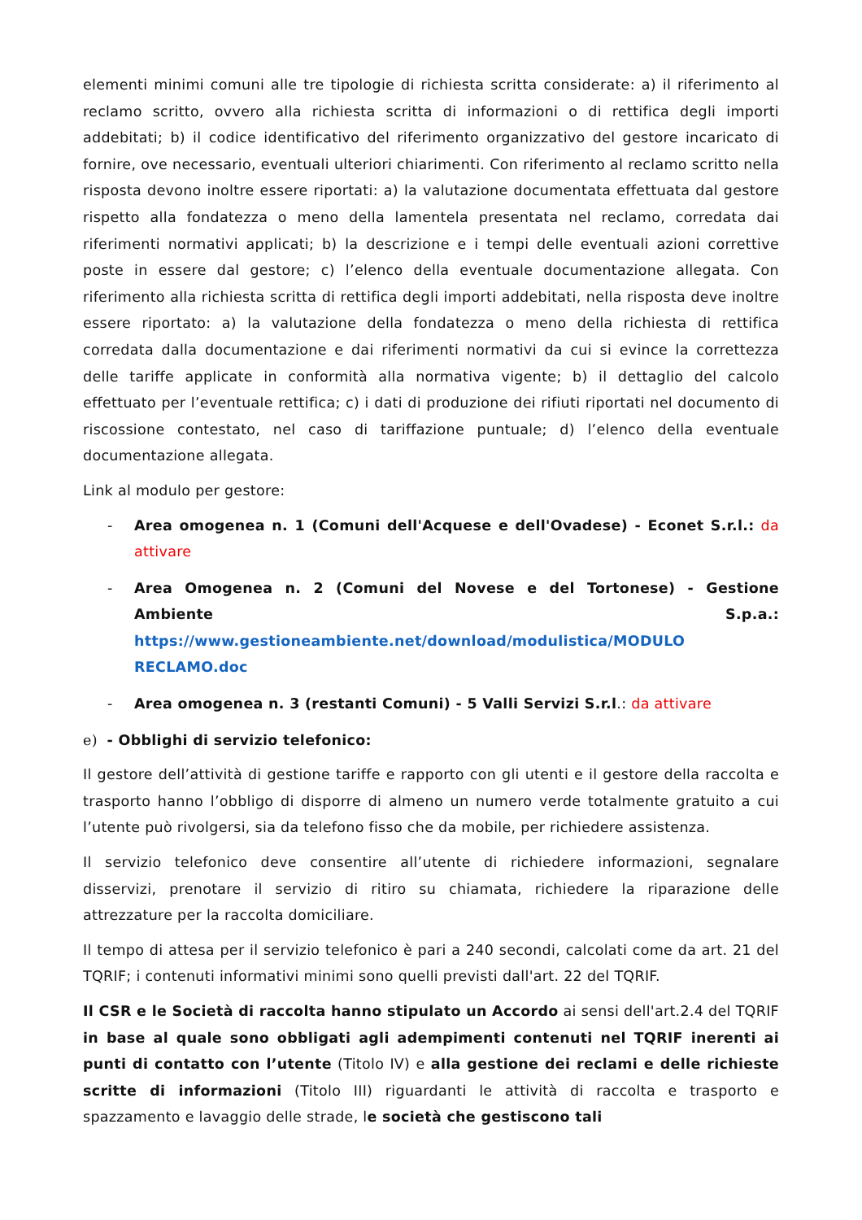elementi minimi comuni alle tre tipologie di richiesta scritta considerate: a) il riferimento al reclamo scritto, ovvero alla richiesta scritta di informazioni o di rettifica degli importi addebitati; b) il codice identificativo del riferimento organizzativo del gestore incaricato di fornire, ove necessario, eventuali ulteriori chiarimenti. Con riferimento al reclamo scritto nella risposta devono inoltre essere riportati: a) la valutazione documentata effettuata dal gestore rispetto alla fondatezza o meno della lamentela presentata nel reclamo, corredata dai riferimenti normativi applicati; b) la descrizione e i tempi delle eventuali azioni correttive poste in essere dal gestore; c) l’elenco della eventuale documentazione allegata. Con riferimento alla richiesta scritta di rettifica degli importi addebitati, nella risposta deve inoltre essere riportato: a) la valutazione della fondatezza o meno della richiesta di rettifica corredata dalla documentazione e dai riferimenti normativi da cui si evince la correttezza delle tariffe applicate in conformità alla normativa vigente; b) il dettaglio del calcolo effettuato per l’eventuale rettifica; c) i dati di produzione dei rifiuti riportati nel documento di riscossione contestato, nel caso di tariffazione puntuale; d) l’elenco della eventuale documentazione allegata.
Link al modulo per gestore:
- Area omogenea n. 1 (Comuni dell'Acquese e dell'Ovadese) - Econet S.r.l.: da attivare
- Area Omogenea n. 2 (Comuni del Novese e del Tortonese) - Gestione Ambiente S.p.a.: https://www.gestioneambiente.net/download/modulistica/MODULO RECLAMO.doc
- Area omogenea n. 3 (restanti Comuni) - 5 Valli Servizi S.r.l.: da attivare
e) - Obblighi di servizio telefonico:
Il gestore dell’attività di gestione tariffe e rapporto con gli utenti e il gestore della raccolta e trasporto hanno l’obbligo di disporre di almeno un numero verde totalmente gratuito a cui l’utente può rivolgersi, sia da telefono fisso che da mobile, per richiedere assistenza.
Il servizio telefonico deve consentire all’utente di richiedere informazioni, segnalare disservizi, prenotare il servizio di ritiro su chiamata, richiedere la riparazione delle attrezzature per la raccolta domiciliare.
Il tempo di attesa per il servizio telefonico è pari a 240 secondi, calcolati come da art. 21 del TQRIF; i contenuti informativi minimi sono quelli previsti dall'art. 22 del TQRIF.
Il CSR e le Società di raccolta hanno stipulato un Accordo ai sensi dell'art.2.4 del TQRIF in base al quale sono obbligati agli adempimenti contenuti nel TQRIF inerenti ai punti di contatto con l’utente (Titolo IV) e alla gestione dei reclami e delle richieste scritte di informazioni (Titolo III) riguardanti le attività di raccolta e trasporto e spazzamento e lavaggio delle strade, le società che gestiscono tali